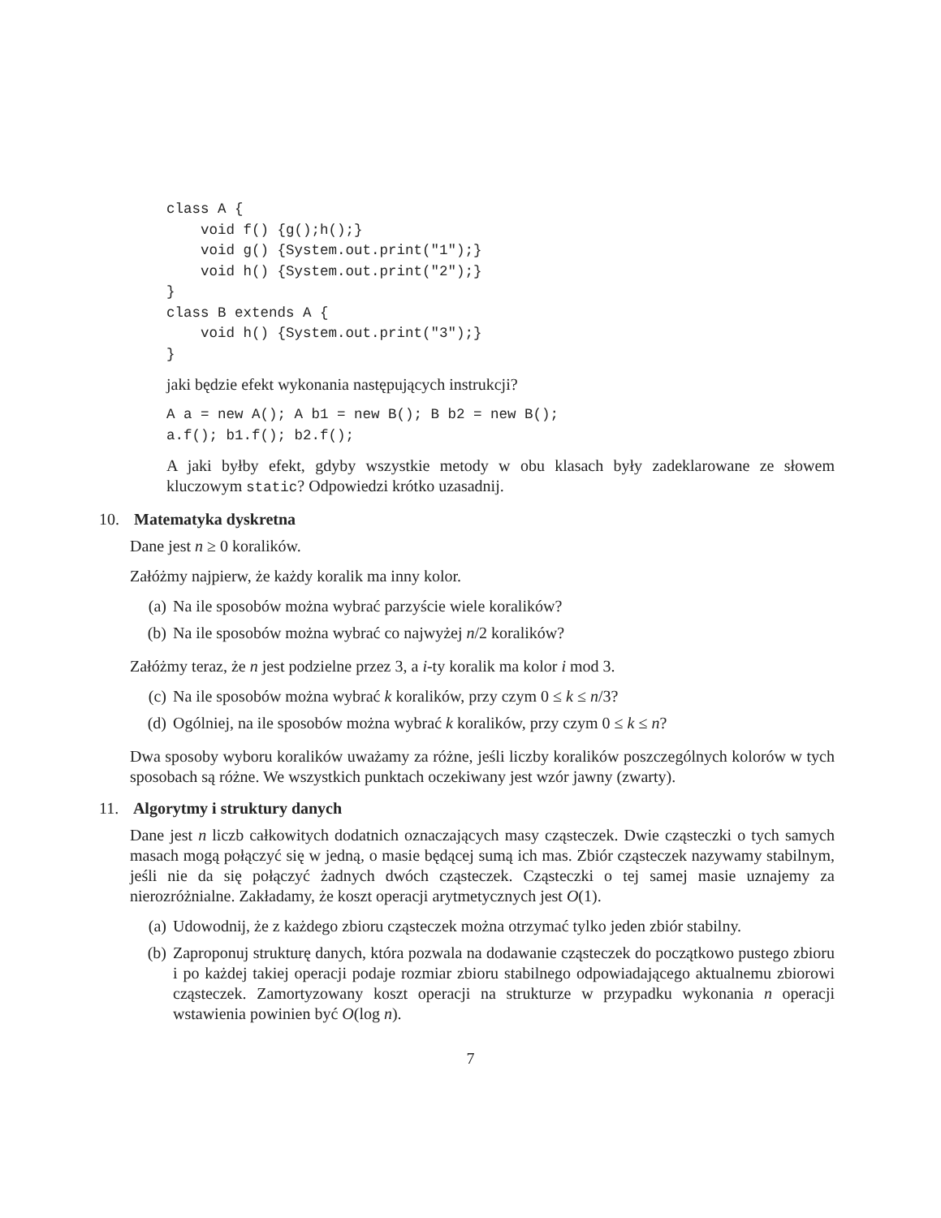class A {
    void f() {g();h();}
    void g() {System.out.print("1");}
    void h() {System.out.print("2");}
}
class B extends A {
    void h() {System.out.print("3");}
}
jaki będzie efekt wykonania następujących instrukcji?
A a = new A(); A b1 = new B(); B b2 = new B();
a.f(); b1.f(); b2.f();
A jaki byłby efekt, gdyby wszystkie metody w obu klasach były zadeklarowane ze słowem kluczowym static? Odpowiedzi krótko uzasadnij.
10. Matematyka dyskretna
Dane jest n ≥ 0 koralików.
Załóżmy najpierw, że każdy koralik ma inny kolor.
(a) Na ile sposobów można wybrać parzyście wiele koralików?
(b) Na ile sposobów można wybrać co najwyżej n/2 koralików?
Załóżmy teraz, że n jest podzielne przez 3, a i-ty koralik ma kolor i mod 3.
(c) Na ile sposobów można wybrać k koralików, przy czym 0 ≤ k ≤ n/3?
(d) Ogólniej, na ile sposobów można wybrać k koralików, przy czym 0 ≤ k ≤ n?
Dwa sposoby wyboru koralików uważamy za różne, jeśli liczby koralików poszczególnych kolorów w tych sposobach są różne. We wszystkich punktach oczekiwany jest wzór jawny (zwarty).
11. Algorytmy i struktury danych
Dane jest n liczb całkowitych dodatnich oznaczających masy cząsteczek. Dwie cząsteczki o tych samych masach mogą połączyć się w jedną, o masie będącej sumą ich mas. Zbiór cząsteczek nazywamy stabilnym, jeśli nie da się połączyć żadnych dwóch cząsteczek. Cząsteczki o tej samej masie uznajemy za nierozróżnialne. Zakładamy, że koszt operacji arytmetycznych jest O(1).
(a) Udowodnij, że z każdego zbioru cząsteczek można otrzymać tylko jeden zbiór stabilny.
(b) Zaproponuj strukturę danych, która pozwala na dodawanie cząsteczek do początkowo pustego zbioru i po każdej takiej operacji podaje rozmiar zbioru stabilnego odpowiadającego aktualnemu zbiorowi cząsteczek. Zamortyzowany koszt operacji na strukturze w przypadku wykonania n operacji wstawienia powinien być O(log n).
7